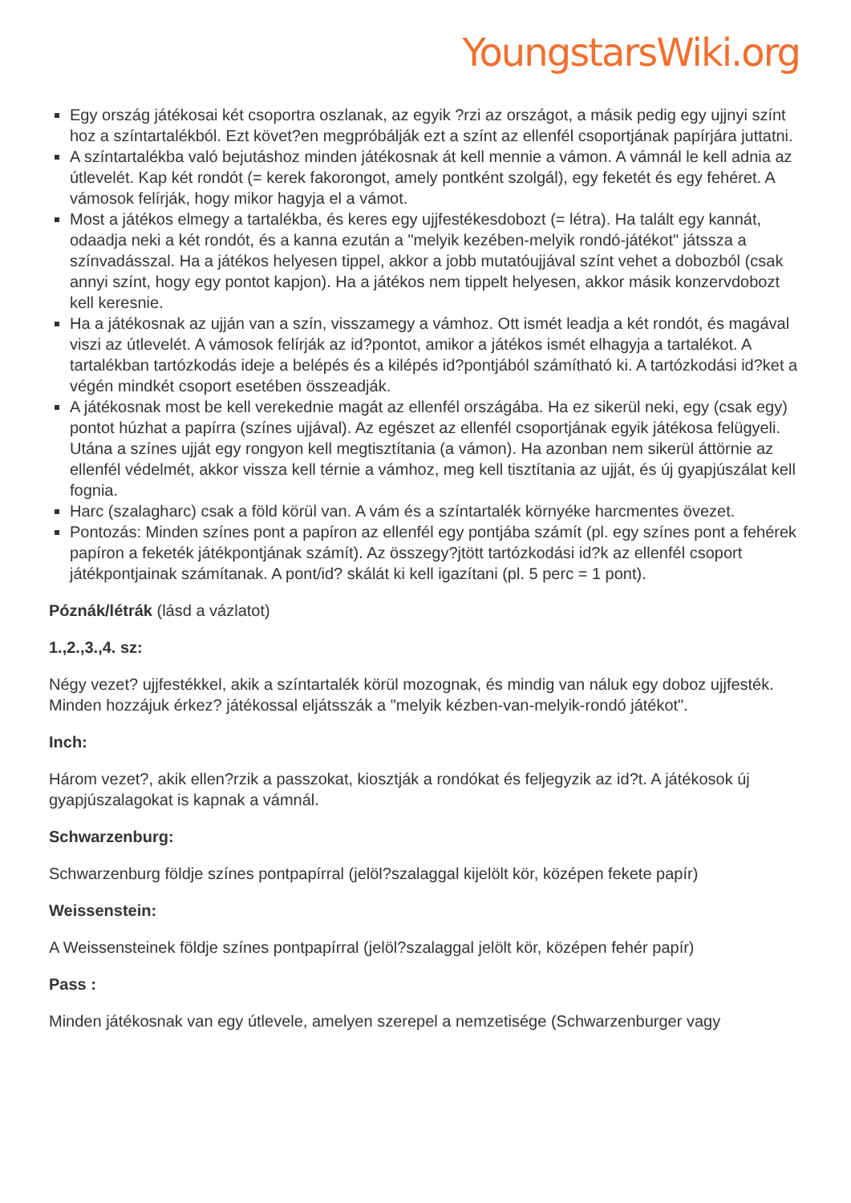YoungstarsWiki.org
Egy ország játékosai két csoportra oszlanak, az egyik ?rzi az országot, a másik pedig egy ujjnyi színt hoz a színtartalékból. Ezt követ?en megpróbálják ezt a színt az ellenfél csoportjának papírjára juttatni.
A színtartalékba való bejutáshoz minden játékosnak át kell mennie a vámon. A vámnál le kell adnia az útlevelét. Kap két rondót (= kerek fakorongot, amely pontként szolgál), egy feketét és egy fehéret. A vámosok felírják, hogy mikor hagyja el a vámot.
Most a játékos elmegy a tartalékba, és keres egy ujjfestékesdobozt (= létra). Ha talált egy kannát, odaadja neki a két rondót, és a kanna ezután a "melyik kezében-melyik rondó-játékot" játssza a színvadásszal. Ha a játékos helyesen tippel, akkor a jobb mutatóujjával színt vehet a dobozból (csak annyi színt, hogy egy pontot kapjon). Ha a játékos nem tippelt helyesen, akkor másik konzervdobozt kell keresnie.
Ha a játékosnak az ujján van a szín, visszamegy a vámhoz. Ott ismét leadja a két rondót, és magával viszi az útlevelét. A vámosok felírják az id?pontot, amikor a játékos ismét elhagyja a tartalékot. A tartalékban tartózkodás ideje a belépés és a kilépés id?pontjából számítható ki. A tartózkodási id?ket a végén mindkét csoport esetében összeadják.
A játékosnak most be kell verekednie magát az ellenfél országába. Ha ez sikerül neki, egy (csak egy) pontot húzhat a papírra (színes ujjával). Az egészet az ellenfél csoportjának egyik játékosa felügyeli. Utána a színes ujját egy rongyon kell megtisztítania (a vámon). Ha azonban nem sikerül áttörnie az ellenfél védelmét, akkor vissza kell térnie a vámhoz, meg kell tisztítania az ujját, és új gyapjúszálat kell fognia.
Harc (szalagharc) csak a föld körül van. A vám és a színtartalék környéke harcmentes övezet.
Pontozás: Minden színes pont a papíron az ellenfél egy pontjába számít (pl. egy színes pont a fehérek papíron a feketék játékpontjának számít). Az összegy?jtött tartózkodási id?k az ellenfél csoport játékpontjainak számítanak. A pont/id? skálát ki kell igazítani (pl. 5 perc = 1 pont).
Póznák/létrák (lásd a vázlatot)
1.,2.,3.,4. sz:
Négy vezet? ujjfestékkel, akik a színtartalék körül mozognak, és mindig van náluk egy doboz ujjfesték. Minden hozzájuk érkez? játékossal eljátsszák a "melyik kézben-van-melyik-rondó játékot".
Inch:
Három vezet?, akik ellen?rzik a passzokat, kiosztják a rondókat és feljegyzik az id?t. A játékosok új gyapjúszalagokat is kapnak a vámnál.
Schwarzenburg:
Schwarzenburg földje színes pontpapírral (jelöl?szalaggal kijelölt kör, középen fekete papír)
Weissenstein:
A Weissensteinek földje színes pontpapírral (jelöl?szalaggal jelölt kör, középen fehér papír)
Pass :
Minden játékosnak van egy útlevele, amelyen szerepel a nemzetisége (Schwarzenburger vagy